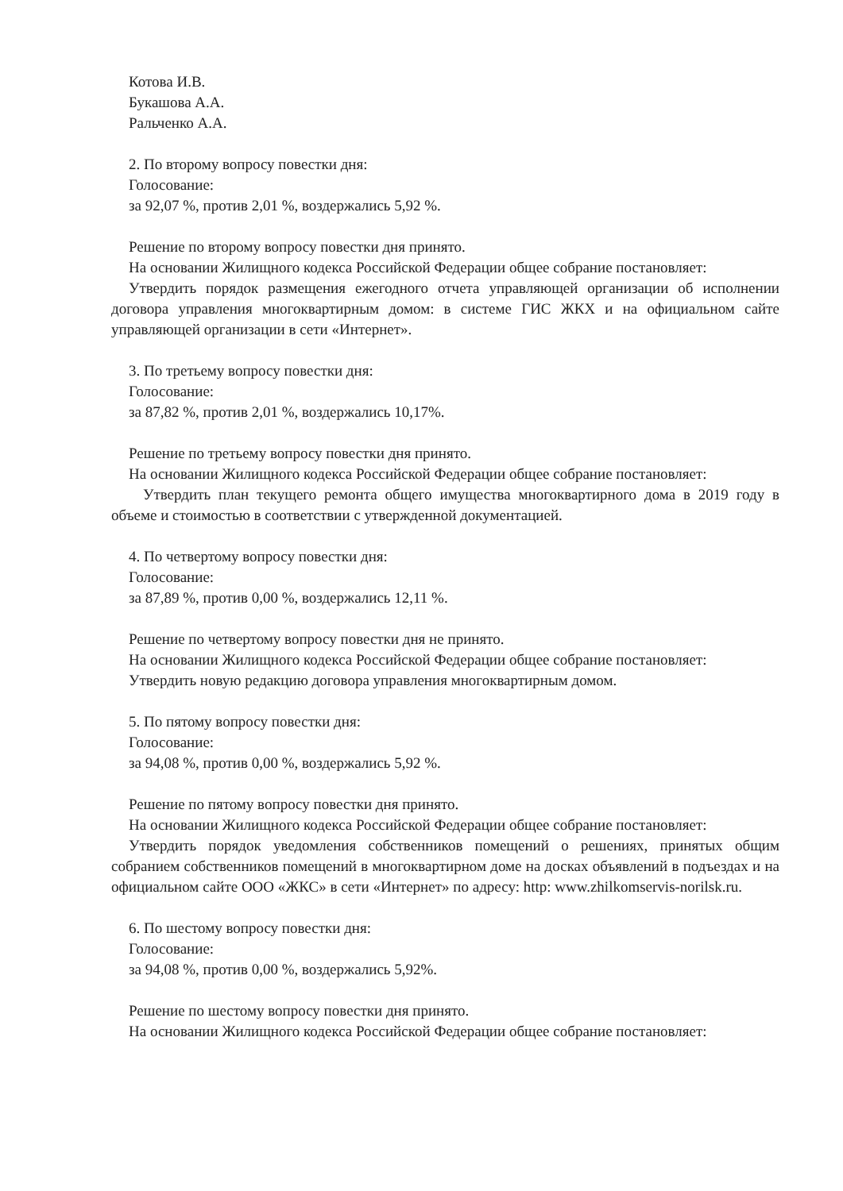Котова И.В.
Букашова А.А.
Ральченко А.А.
2. По второму вопросу повестки дня:
Голосование:
за 92,07 %, против 2,01 %, воздержались 5,92 %.
Решение по второму вопросу повестки дня принято.
На основании Жилищного кодекса Российской Федерации общее собрание постановляет:
Утвердить порядок размещения ежегодного отчета управляющей организации об исполнении договора управления многоквартирным домом: в системе ГИС ЖКХ и на официальном сайте управляющей организации в сети «Интернет».
3. По третьему вопросу повестки дня:
Голосование:
за 87,82 %, против 2,01 %, воздержались 10,17%.
Решение по третьему вопросу повестки дня принято.
На основании Жилищного кодекса Российской Федерации общее собрание постановляет:
Утвердить план текущего ремонта общего имущества многоквартирного дома в 2019 году в объеме и стоимостью в соответствии с утвержденной документацией.
4. По четвертому вопросу повестки дня:
Голосование:
за 87,89 %, против 0,00 %, воздержались 12,11 %.
Решение по четвертому вопросу повестки дня не принято.
На основании Жилищного кодекса Российской Федерации общее собрание постановляет:
Утвердить новую редакцию договора управления многоквартирным домом.
5. По пятому вопросу повестки дня:
Голосование:
за 94,08 %, против 0,00 %, воздержались 5,92 %.
Решение по пятому вопросу повестки дня принято.
На основании Жилищного кодекса Российской Федерации общее собрание постановляет:
Утвердить порядок уведомления собственников помещений о решениях, принятых общим собранием собственников помещений в многоквартирном доме на досках объявлений в подъездах и на официальном сайте ООО «ЖКС» в сети «Интернет» по адресу: http: www.zhilkomservis-norilsk.ru.
6. По шестому вопросу повестки дня:
Голосование:
за 94,08 %, против 0,00 %, воздержались 5,92%.
Решение по шестому вопросу повестки дня принято.
На основании Жилищного кодекса Российской Федерации общее собрание постановляет: